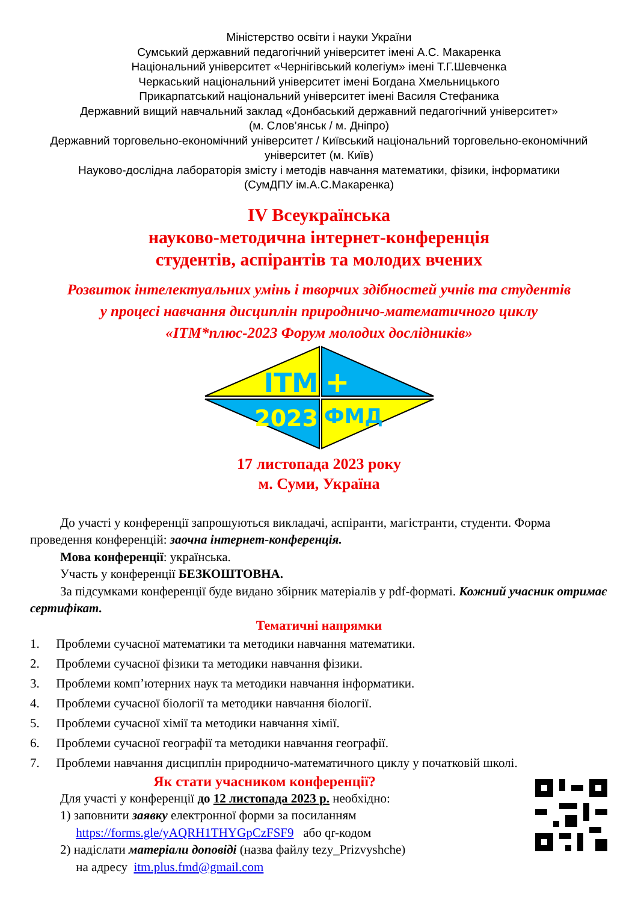Міністерство освіти і науки України
Сумський державний педагогічний університет імені А.С. Макаренка
Національний університет «Чернігівський колегіум» імені Т.Г.Шевченка
Черкаський національний університет імені Богдана Хмельницького
Прикарпатський національний університет імені Василя Стефаника
Державний вищий навчальний заклад «Донбаський державний педагогічний університет»
(м. Слов’янськ / м. Дніпро)
Державний торговельно-економічний університет / Київський національний торговельно-економічний університет (м. Київ)
Науково-дослідна лабораторія змісту і методів навчання математики, фізики, інформатики
(СумДПУ ім.А.С.Макаренка)
IV Всеукраїнська
науково-методична інтернет-конференція
студентів, аспірантів та молодих вчених
Розвиток інтелектуальних умінь і творчих здібностей учнів та студентів
у процесі навчання дисциплін природничо-математичного циклу
«ІТМ*плюс-2023 Форум молодих дослідників»
ITM
+
2023
ФМД
17 листопада 2023 року
м. Суми, Україна
До участі у конференції запрошуються викладачі, аспіранти, магістранти, студенти. Форма проведення конференцій: заочна інтернет-конференція.
Мова конференції: українська.
Участь у конференції БЕЗКОШТОВНА.
За підсумками конференції буде видано збірник матеріалів у pdf-форматі. Кожний учасник отримає сертифікат.
Тематичні напрямки
1. Проблеми сучасної математики та методики навчання математики.
2. Проблеми сучасної фізики та методики навчання фізики.
3. Проблеми комп’ютерних наук та методики навчання інформатики.
4. Проблеми сучасної біології та методики навчання біології.
5. Проблеми сучасної хімії та методики навчання хімії.
6. Проблеми сучасної географії та методики навчання географії.
7. Проблеми навчання дисциплін природничо-математичного циклу у початковій школі.
Як стати учасником конференції?
Для участі у конференції до 12 листопада 2023 р. необхідно:
1) заповнити заявку електронної форми за посиланням
https://forms.gle/yAQRH1THYGpCzFSF9 або qr-кодом
2) надіслати матеріали доповіді (назва файлу tezy_Prizvyshche)
на адресу itm.plus.fmd@gmail.com